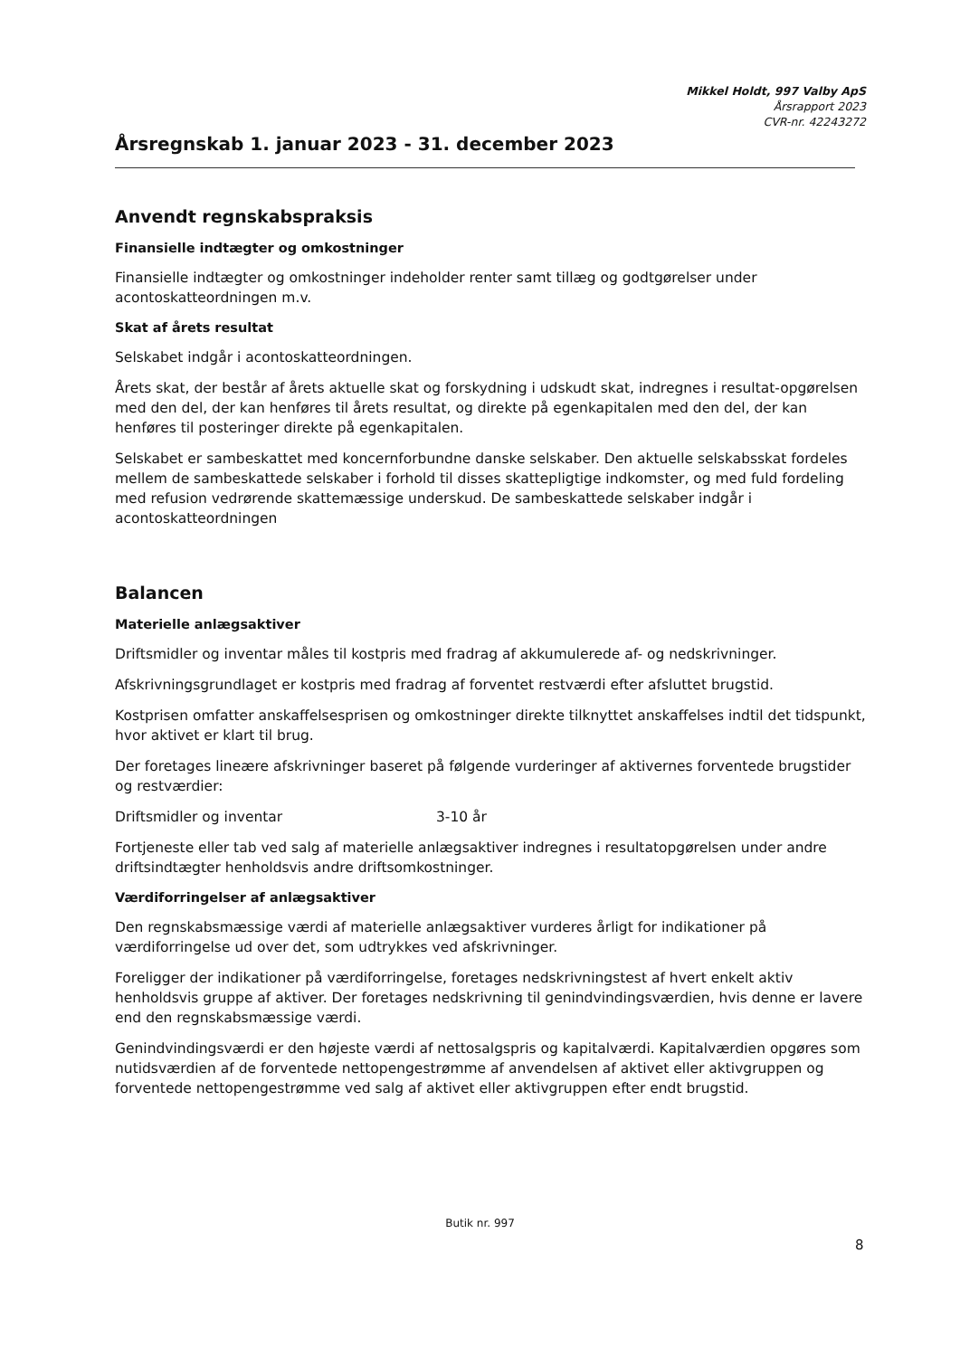Mikkel Holdt, 997 Valby ApS
Årsrapport 2023
CVR-nr. 42243272
Årsregnskab 1. januar 2023 - 31. december 2023
Anvendt regnskabspraksis
Finansielle indtægter og omkostninger
Finansielle indtægter og omkostninger indeholder renter samt tillæg og godtgørelser under acontoskatteordningen m.v.
Skat af årets resultat
Selskabet indgår i acontoskatteordningen.
Årets skat, der består af årets aktuelle skat og forskydning i udskudt skat, indregnes i resultat-opgørelsen med den del, der kan henføres til årets resultat, og direkte på egenkapitalen med den del, der kan henføres til posteringer direkte på egenkapitalen.
Selskabet er sambeskattet med koncernforbundne danske selskaber. Den aktuelle selskabsskat fordeles mellem de sambeskattede selskaber i forhold til disses skattepligtige indkomster, og med fuld fordeling med refusion vedrørende skattemæssige underskud. De sambeskattede selskaber indgår i acontoskatteordningen
Balancen
Materielle anlægsaktiver
Driftsmidler og inventar måles til kostpris med fradrag af akkumulerede af- og nedskrivninger.
Afskrivningsgrundlaget er kostpris med fradrag af forventet restværdi efter afsluttet brugstid.
Kostprisen omfatter anskaffelsesprisen og omkostninger direkte tilknyttet anskaffelses indtil det tidspunkt, hvor aktivet er klart til brug.
Der foretages lineære afskrivninger baseret på følgende vurderinger af aktivernes forventede brugstider og restværdier:
Driftsmidler og inventar 3-10 år
Fortjeneste eller tab ved salg af materielle anlægsaktiver indregnes i resultatopgørelsen under andre driftsindtægter henholdsvis andre driftsomkostninger.
Værdiforringelser af anlægsaktiver
Den regnskabsmæssige værdi af materielle anlægsaktiver vurderes årligt for indikationer på værdiforringelse ud over det, som udtrykkes ved afskrivninger.
Foreligger der indikationer på værdiforringelse, foretages nedskrivningstest af hvert enkelt aktiv henholdsvis gruppe af aktiver. Der foretages nedskrivning til genindvindingsværdien, hvis denne er lavere end den regnskabsmæssige værdi.
Genindvindingsværdi er den højeste værdi af nettosalgspris og kapitalværdi. Kapitalværdien opgøres som nutidsværdien af de forventede nettopengestrømme af anvendelsen af aktivet eller aktivgruppen og forventede nettopengestrømme ved salg af aktivet eller aktivgruppen efter endt brugstid.
Butik nr. 997
8